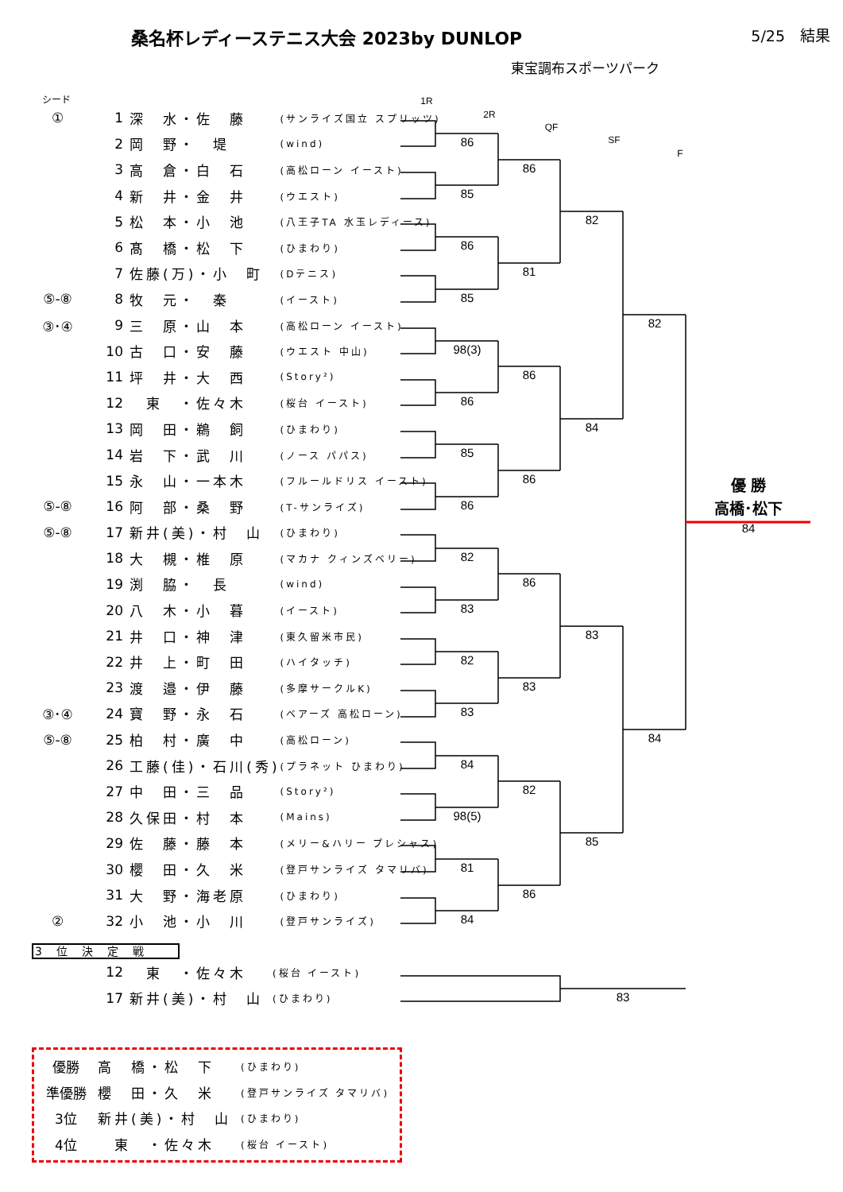1R
2R
QF
SF
F
86
85
86
85
98(3)
86
85
86
82
83
82
83
84
98(5)
81
84
86
81
86
86
86
83
82
86
82
84
83
85
82
84
優 勝
高橋･松下
84
83
桑名杯レディーステニス大会 2023by DUNLOP 5/25　結果
東宝調布スポーツパーク
シード
| ① | 1 | 深 水・佐 藤 | (サンライズ国立 スプリッツ) |
| | 2 | 岡 野・ 堤 | (wind) |
| | 3 | 高 倉・白 石 | (高松ローン イースト) |
| | 4 | 新 井・金 井 | (ウエスト) |
| | 5 | 松 本・小 池 | (八王子TA 水玉レディース) |
| | 6 | 髙 橋・松 下 | (ひまわり) |
| | 7 | 佐藤(万)・小 町 | (Dテニス) |
| ⑤-⑧ | 8 | 牧 元・ 秦 | (イースト) |
| ③･④ | 9 | 三 原・山 本 | (高松ローン イースト) |
| | 10 | 古 口・安 藤 | (ウエスト 中山) |
| | 11 | 坪 井・大 西 | (Story²) |
| | 12 | 東 ・佐々木 | (桜台 イースト) |
| | 13 | 岡 田・鵜 飼 | (ひまわり) |
| | 14 | 岩 下・武 川 | (ノース パパス) |
| | 15 | 永 山・一本木 | (フルールドリス イースト) |
| ⑤-⑧ | 16 | 阿 部・桑 野 | (T-サンライズ) |
| ⑤-⑧ | 17 | 新井(美)・村 山 | (ひまわり) |
| | 18 | 大 槻・椎 原 | (マカナ クィンズベリー) |
| | 19 | 渕 脇・ 長 | (wind) |
| | 20 | 八 木・小 暮 | (イースト) |
| | 21 | 井 口・神 津 | (東久留米市民) |
| | 22 | 井 上・町 田 | (ハイタッチ) |
| | 23 | 渡 邉・伊 藤 | (多摩サークルK) |
| ③･④ | 24 | 寶 野・永 石 | (ベアーズ 高松ローン) |
| ⑤-⑧ | 25 | 柏 村・廣 中 | (高松ローン) |
| | 26 | 工藤(佳)・石川(秀) | (プラネット ひまわり) |
| | 27 | 中 田・三 品 | (Story²) |
| | 28 | 久保田・村 本 | (Mains) |
| | 29 | 佐 藤・藤 本 | (メリー&ハリー プレシャス) |
| | 30 | 櫻 田・久 米 | (登戸サンライズ タマリバ) |
| | 31 | 大 野・海老原 | (ひまわり) |
| ② | 32 | 小 池・小 川 | (登戸サンライズ) |
3位決定戦
| | 12 | 東 ・佐々木 | (桜台 イースト) |
| | 17 | 新井(美)・村 山 | (ひまわり) |
| 優勝 | 高 橋・松 下 | (ひまわり) |
| 準優勝 | 櫻 田・久 米 | (登戸サンライズ タマリバ) |
| 3位 | 新井(美)・村 山 | (ひまわり) |
| 4位 | 東 ・佐々木 | (桜台 イースト) |